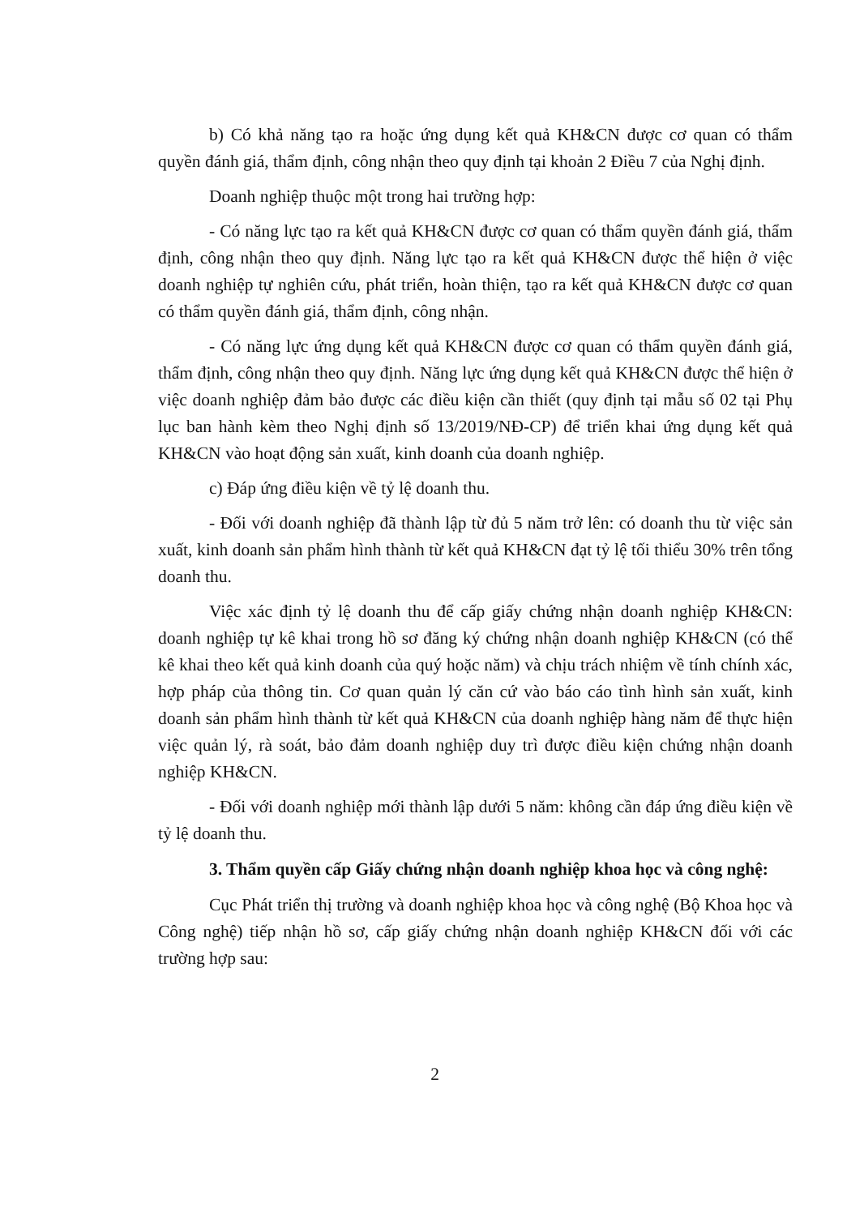b) Có khả năng tạo ra hoặc ứng dụng kết quả KH&CN được cơ quan có thẩm quyền đánh giá, thẩm định, công nhận theo quy định tại khoản 2 Điều 7 của Nghị định.
Doanh nghiệp thuộc một trong hai trường hợp:
- Có năng lực tạo ra kết quả KH&CN được cơ quan có thẩm quyền đánh giá, thẩm định, công nhận theo quy định. Năng lực tạo ra kết quả KH&CN được thể hiện ở việc doanh nghiệp tự nghiên cứu, phát triển, hoàn thiện, tạo ra kết quả KH&CN được cơ quan có thẩm quyền đánh giá, thẩm định, công nhận.
- Có năng lực ứng dụng kết quả KH&CN được cơ quan có thẩm quyền đánh giá, thẩm định, công nhận theo quy định. Năng lực ứng dụng kết quả KH&CN được thể hiện ở việc doanh nghiệp đảm bảo được các điều kiện cần thiết (quy định tại mẫu số 02 tại Phụ lục ban hành kèm theo Nghị định số 13/2019/NĐ-CP) để triển khai ứng dụng kết quả KH&CN vào hoạt động sản xuất, kinh doanh của doanh nghiệp.
c) Đáp ứng điều kiện về tỷ lệ doanh thu.
- Đối với doanh nghiệp đã thành lập từ đủ 5 năm trở lên: có doanh thu từ việc sản xuất, kinh doanh sản phẩm hình thành từ kết quả KH&CN đạt tỷ lệ tối thiểu 30% trên tổng doanh thu.
Việc xác định tỷ lệ doanh thu để cấp giấy chứng nhận doanh nghiệp KH&CN: doanh nghiệp tự kê khai trong hồ sơ đăng ký chứng nhận doanh nghiệp KH&CN (có thể kê khai theo kết quả kinh doanh của quý hoặc năm) và chịu trách nhiệm về tính chính xác, hợp pháp của thông tin. Cơ quan quản lý căn cứ vào báo cáo tình hình sản xuất, kinh doanh sản phẩm hình thành từ kết quả KH&CN của doanh nghiệp hàng năm để thực hiện việc quản lý, rà soát, bảo đảm doanh nghiệp duy trì được điều kiện chứng nhận doanh nghiệp KH&CN.
- Đối với doanh nghiệp mới thành lập dưới 5 năm: không cần đáp ứng điều kiện về tỷ lệ doanh thu.
3. Thẩm quyền cấp Giấy chứng nhận doanh nghiệp khoa học và công nghệ:
Cục Phát triển thị trường và doanh nghiệp khoa học và công nghệ (Bộ Khoa học và Công nghệ) tiếp nhận hồ sơ, cấp giấy chứng nhận doanh nghiệp KH&CN đối với các trường hợp sau:
2